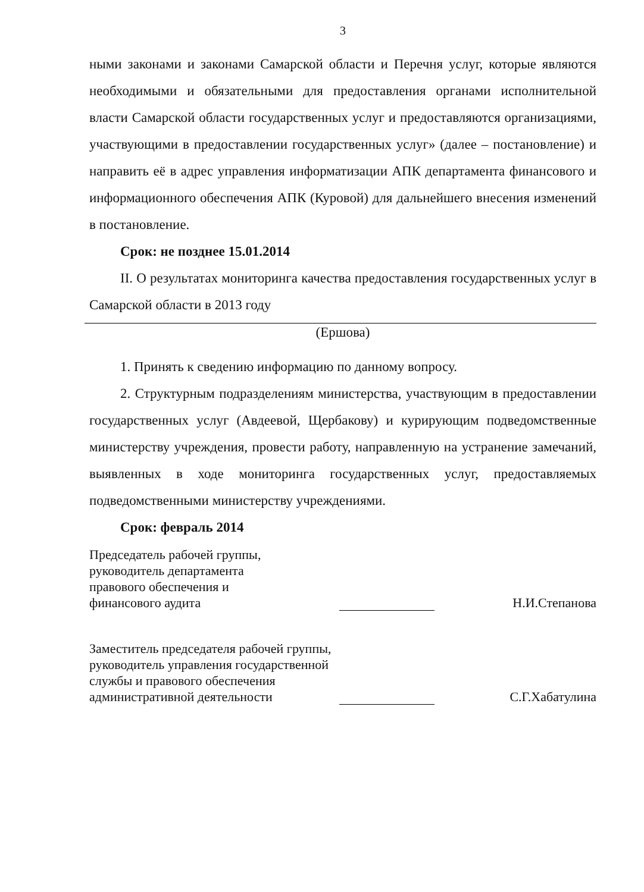3
ными законами и законами Самарской области и Перечня услуг, которые являются необходимыми и обязательными для предоставления органами исполнительной власти Самарской области государственных услуг и предоставляются организациями, участвующими в предоставлении государственных услуг» (далее – постановление) и направить её в адрес управления информатизации АПК департамента финансового и информационного обеспечения АПК (Куровой) для дальнейшего внесения изменений в постановление.
Срок: не позднее 15.01.2014
II. О результатах мониторинга качества предоставления государственных услуг в Самарской области в 2013 году
(Ершова)
1. Принять к сведению информацию по данному вопросу.
2. Структурным подразделениям министерства, участвующим в предоставлении государственных услуг (Авдеевой, Щербакову) и курирующим подведомственные министерству учреждения, провести работу, направленную на устранение замечаний, выявленных в ходе мониторинга государственных услуг, предоставляемых подведомственными министерству учреждениями.
Срок: февраль 2014
Председатель рабочей группы,
руководитель департамента
правового обеспечения и
финансового аудита
Н.И.Степанова
Заместитель председателя рабочей группы, руководитель управления государственной службы и правового обеспечения административной деятельности
С.Г.Хабатулина